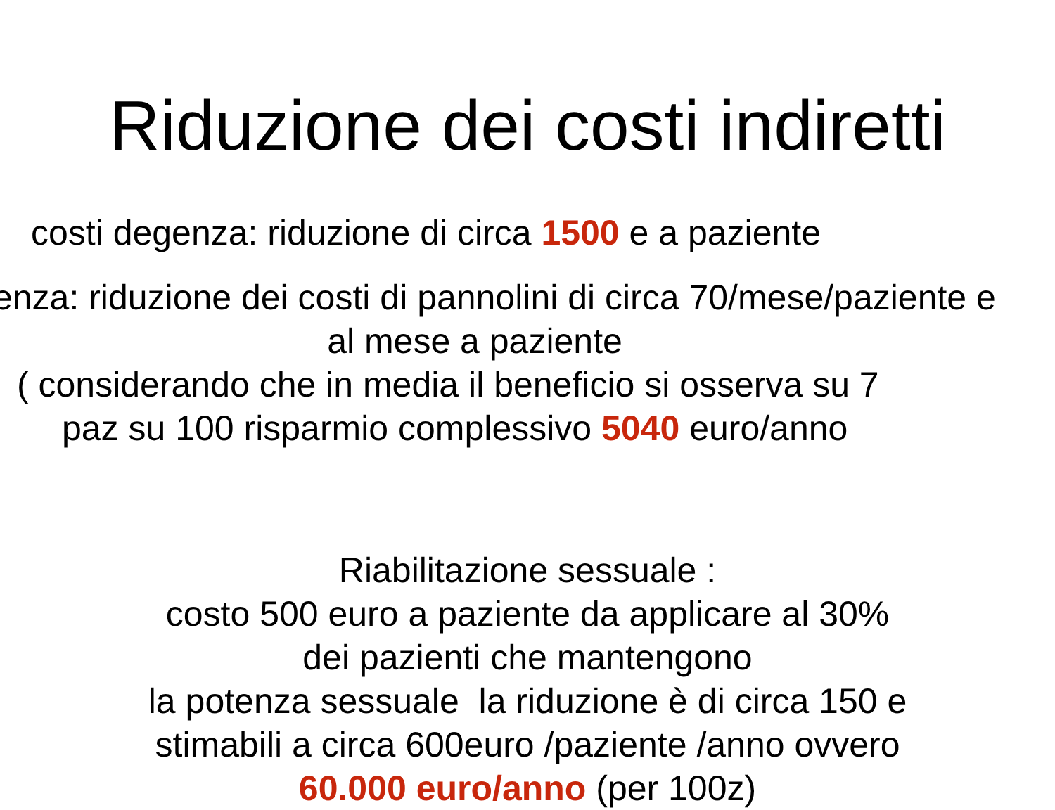Riduzione dei costi indiretti
costi degenza: riduzione di circa 1500 e a paziente
enza: riduzione dei costi di pannolini di circa 70/mese/paziente e
al mese a paziente
( considerando che in media il beneficio si osserva su 7
paz su 100 risparmio complessivo 5040 euro/anno
Riabilitazione sessuale :
costo 500 euro a paziente da applicare al 30%
dei pazienti che mantengono
la potenza sessuale la riduzione è di circa 150 e
stimabili a circa 600euro /paziente /anno ovvero
60.000 euro/anno (per 100z)